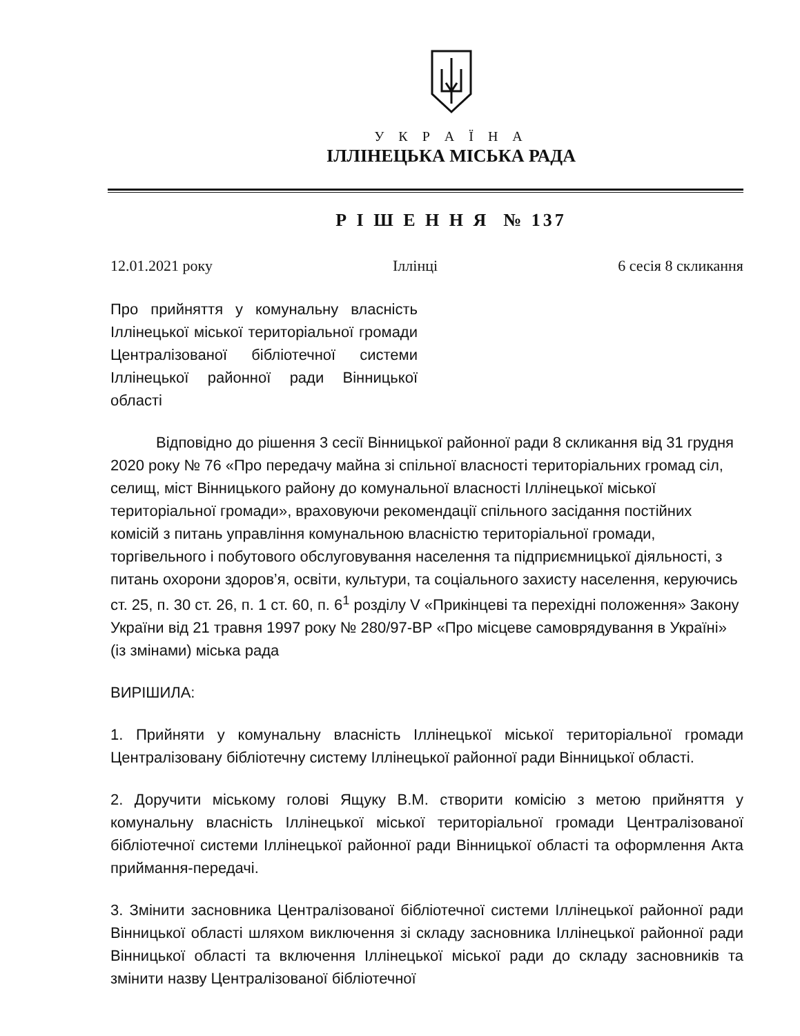У К Р А Ї Н А
ІЛЛІНЕЦЬКА МІСЬКА РАДА
Р І Ш Е Н Н Я № 137
12.01.2021 року Іллінці 6 сесія 8 скликання
Про прийняття у комунальну власність Іллінецької міської територіальної громади Централізованої бібліотечної системи Іллінецької районної ради Вінницької області
Відповідно до рішення 3 сесії Вінницької районної ради 8 скликання від 31 грудня 2020 року № 76 «Про передачу майна зі спільної власності територіальних громад сіл, селищ, міст Вінницького району до комунальної власності Іллінецької міської територіальної громади», враховуючи рекомендації спільного засідання постійних комісій з питань управління комунальною власністю територіальної громади, торгівельного і побутового обслуговування населення та підприємницької діяльності, з питань охорони здоров’я, освіти, культури, та соціального захисту населення, керуючись ст. 25, п. 30 ст. 26, п. 1 ст. 60, п. 6<sup>1</sup> розділу V «Прикінцеві та перехідні положення» Закону України від 21 травня 1997 року № 280/97-ВР «Про місцеве самоврядування в Україні» (із змінами) міська рада
ВИРІШИЛА:
1. Прийняти у комунальну власність Іллінецької міської територіальної громади Централізовану бібліотечну систему Іллінецької районної ради Вінницької області.
2. Доручити міському голові Ящуку В.М. створити комісію з метою прийняття у комунальну власність Іллінецької міської територіальної громади Централізованої бібліотечної системи Іллінецької районної ради Вінницької області та оформлення Акта приймання-передачі.
3. Змінити засновника Централізованої бібліотечної системи Іллінецької районної ради Вінницької області шляхом виключення зі складу засновника Іллінецької районної ради Вінницької області та включення Іллінецької міської ради до складу засновників та змінити назву Централізованої бібліотечної